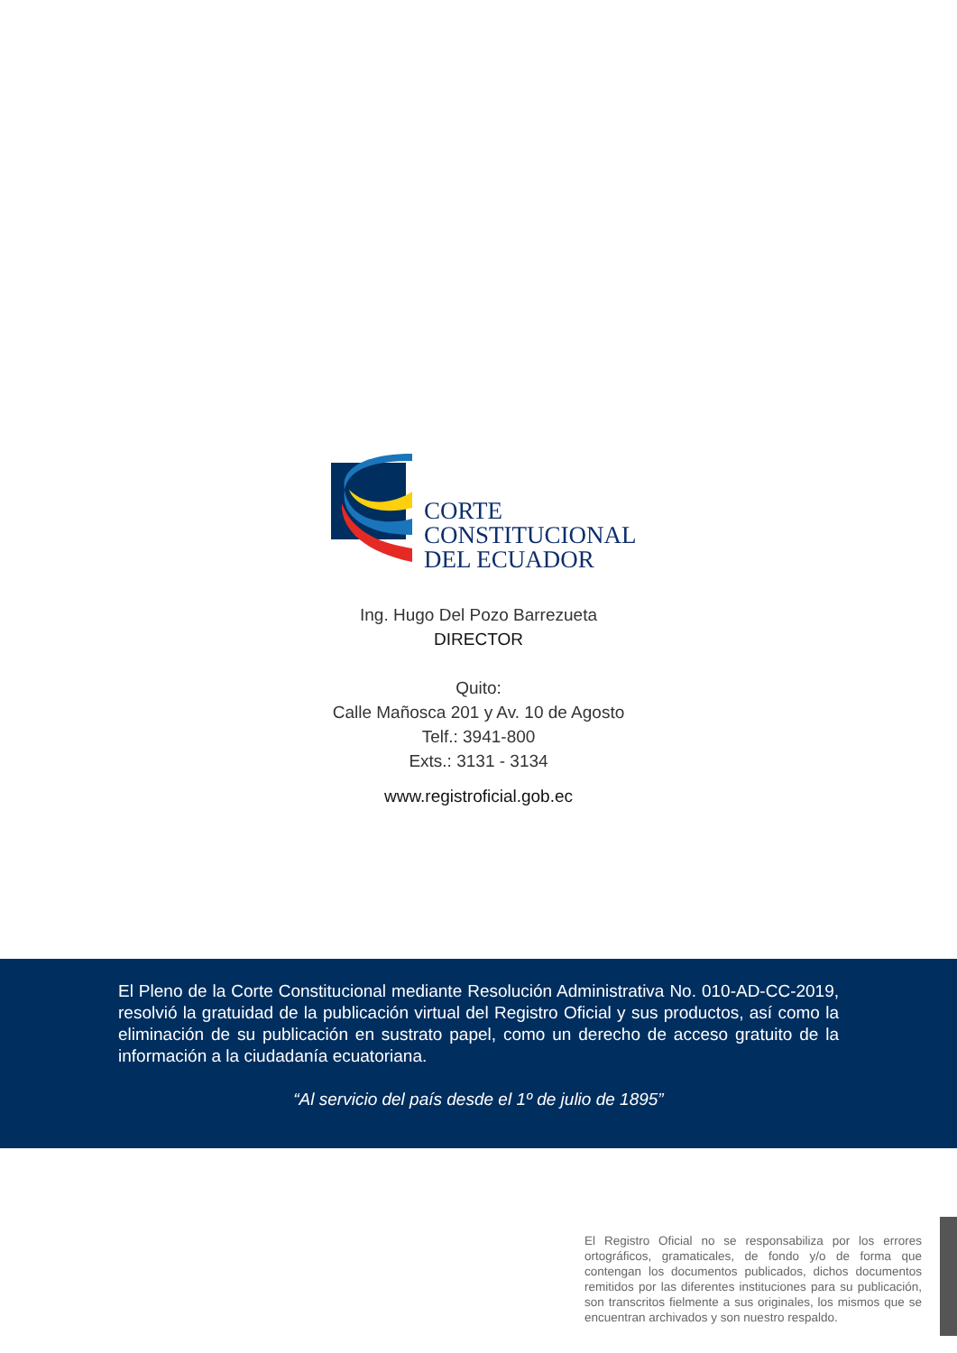CORTE
CONSTITUCIONAL
DEL ECUADOR
Ing. Hugo Del Pozo Barrezueta
DIRECTOR
Quito:
Calle Mañosca 201 y Av. 10 de Agosto
Telf.: 3941-800
Exts.: 3131 - 3134
www.registroficial.gob.ec
El Pleno de la Corte Constitucional mediante Resolución Administrativa No. 010-AD-CC-2019, resolvió la gratuidad de la publicación virtual del Registro Oficial y sus productos, así como la eliminación de su publicación en sustrato papel, como un derecho de acceso gratuito de la información a la ciudadanía ecuatoriana.
“Al servicio del país desde el 1º de julio de 1895”
El Registro Oficial no se responsabiliza por los errores ortográficos, gramaticales, de fondo y/o de forma que contengan los documentos publicados, dichos documentos remitidos por las diferentes instituciones para su publicación, son transcritos fielmente a sus originales, los mismos que se encuentran archivados y son nuestro respaldo.